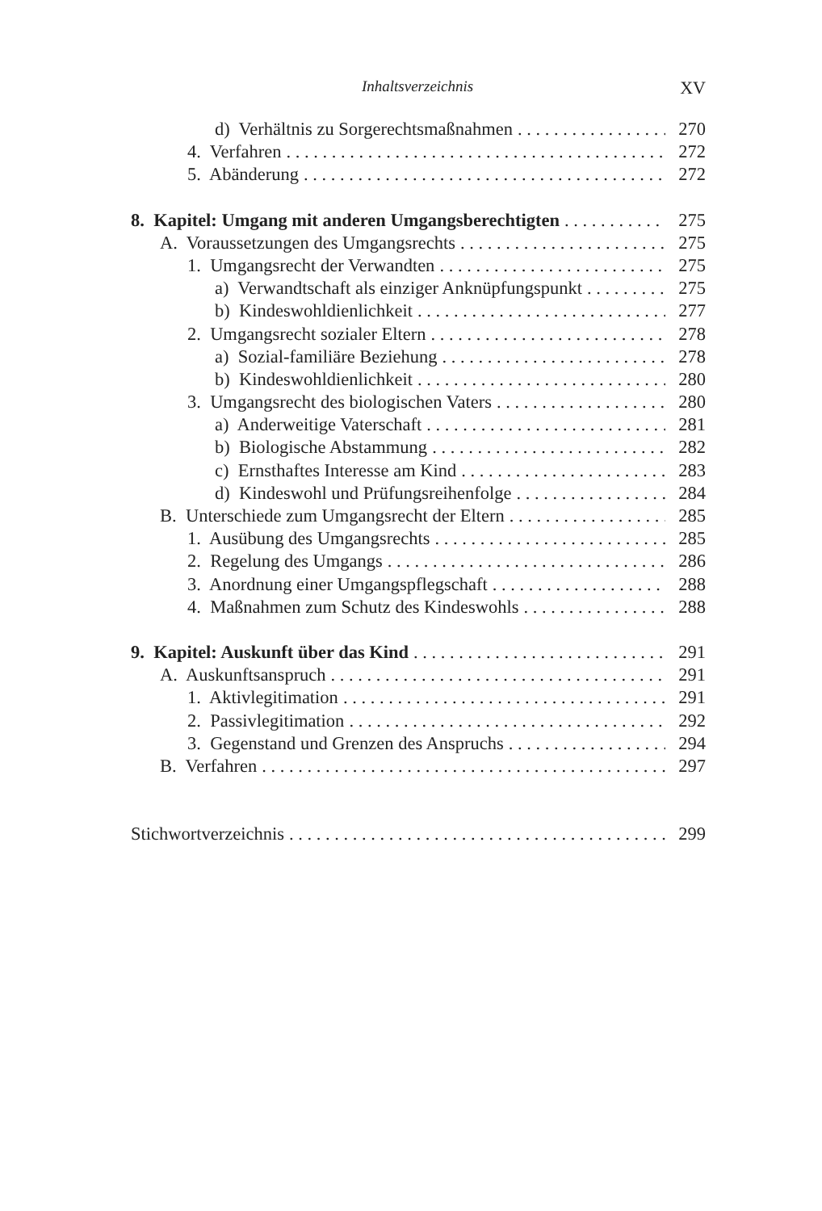Inhaltsverzeichnis XV
d) Verhältnis zu Sorgerechtsmaßnahmen
270
4. Verfahren 272
5. Abänderung 272
8. Kapitel: Umgang mit anderen Umgangsberechtigten
275
A. Voraussetzungen des Umgangsrechts
275
1. Umgangsrecht der Verwandten
275
a) Verwandtschaft als einziger Anknüpfungspunkt
275
b) Kindeswohldienlichkeit 277
2. Umgangsrecht sozialer Eltern
278
a) Sozial-familiäre Beziehung 278
b) Kindeswohldienlichkeit 280
3. Umgangsrecht des biologischen Vaters
280
a) Anderweitige Vaterschaft 281
b) Biologische Abstammung 282
c) Ernsthaftes Interesse am Kind
283
d) Kindeswohl und Prüfungsreihenfolge
284
B. Unterschiede zum Umgangsrecht der Eltern
285
1. Ausübung des Umgangsrechts 285
2. Regelung des Umgangs 286
3. Anordnung einer Umgangspflegschaft
288
4. Maßnahmen zum Schutz des Kindeswohls
288
9. Kapitel: Auskunft über das Kind
291
A. Auskunftsanspruch 291
1. Aktivlegitimation 291
2. Passivlegitimation 292
3. Gegenstand und Grenzen des Anspruchs
294
B. Verfahren 297
Stichwortverzeichnis 299